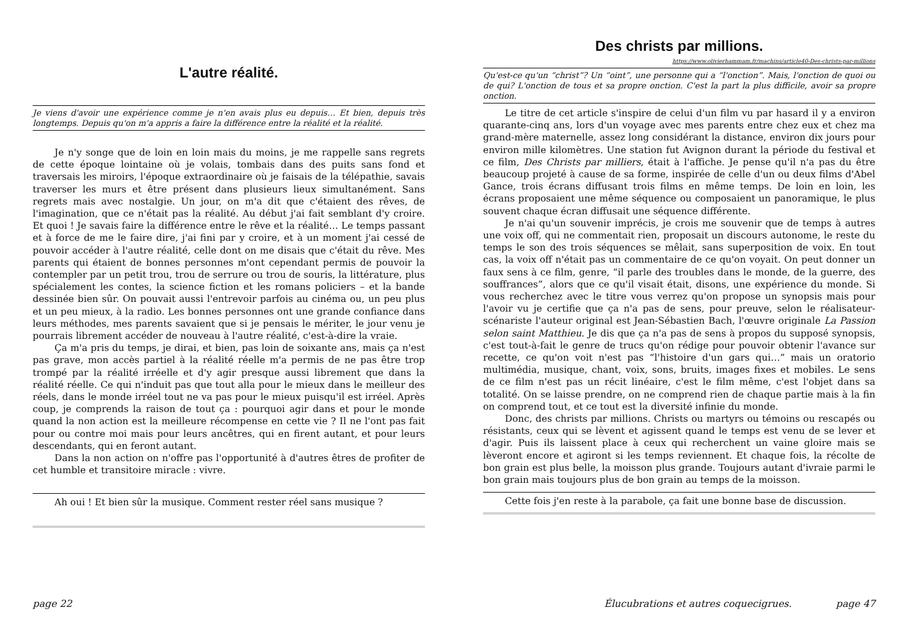L'autre réalité.
Je viens d'avoir une expérience comme je n'en avais plus eu depuis… Et bien, depuis très longtemps. Depuis qu'on m'a appris a faire la différence entre la réalité et la réalité.
Je n'y songe que de loin en loin mais du moins, je me rappelle sans regrets de cette époque lointaine où je volais, tombais dans des puits sans fond et traversais les miroirs, l'époque extraordinaire où je faisais de la télépathie, savais traverser les murs et être présent dans plusieurs lieux simultanément. Sans regrets mais avec nostalgie. Un jour, on m'a dit que c'étaient des rêves, de l'imagination, que ce n'était pas la réalité. Au début j'ai fait semblant d'y croire. Et quoi ! Je savais faire la différence entre le rêve et la réalité… Le temps passant et à force de me le faire dire, j'ai fini par y croire, et à un moment j'ai cessé de pouvoir accéder à l'autre réalité, celle dont on me disais que c'était du rêve. Mes parents qui étaient de bonnes personnes m'ont cependant permis de pouvoir la contempler par un petit trou, trou de serrure ou trou de souris, la littérature, plus spécialement les contes, la science fiction et les romans policiers – et la bande dessinée bien sûr. On pouvait aussi l'entrevoir parfois au cinéma ou, un peu plus et un peu mieux, à la radio. Les bonnes personnes ont une grande confiance dans leurs méthodes, mes parents savaient que si je pensais le mériter, le jour venu je pourrais librement accéder de nouveau à l'autre réalité, c'est-à-dire la vraie.
Ça m'a pris du temps, je dirai, et bien, pas loin de soixante ans, mais ça n'est pas grave, mon accès partiel à la réalité réelle m'a permis de ne pas être trop trompé par la réalité irréelle et d'y agir presque aussi librement que dans la réalité réelle. Ce qui n'induit pas que tout alla pour le mieux dans le meilleur des réels, dans le monde irréel tout ne va pas pour le mieux puisqu'il est irréel. Après coup, je comprends la raison de tout ça : pourquoi agir dans et pour le monde quand la non action est la meilleure récompense en cette vie ? Il ne l'ont pas fait pour ou contre moi mais pour leurs ancêtres, qui en firent autant, et pour leurs descendants, qui en feront autant.
Dans la non action on n'offre pas l'opportunité à d'autres êtres de profiter de cet humble et transitoire miracle : vivre.
Ah oui ! Et bien sûr la musique. Comment rester réel sans musique ?
page 22
Des christs par millions.
https://www.olivierhammam.fr/machins/article40-Des-christs-par-millions
Qu'est-ce qu'un “christ”? Un “oint”, une personne qui a “l'onction”. Mais, l'onction de quoi ou de qui? L'onction de tous et sa propre onction. C'est la part la plus difficile, avoir sa propre onction.
Le titre de cet article s'inspire de celui d'un film vu par hasard il y a environ quarante-cinq ans, lors d'un voyage avec mes parents entre chez eux et chez ma grand-mère maternelle, assez long considérant la distance, environ dix jours pour environ mille kilomètres. Une station fut Avignon durant la période du festival et ce film, Des Christs par milliers, était à l'affiche. Je pense qu'il n'a pas du être beaucoup projeté à cause de sa forme, inspirée de celle d'un ou deux films d'Abel Gance, trois écrans diffusant trois films en même temps. De loin en loin, les écrans proposaient une même séquence ou composaient un panoramique, le plus souvent chaque écran diffusait une séquence différente.
Je n'ai qu'un souvenir imprécis, je crois me souvenir que de temps à autres une voix off, qui ne commentait rien, proposait un discours autonome, le reste du temps le son des trois séquences se mêlait, sans superposition de voix. En tout cas, la voix off n'était pas un commentaire de ce qu'on voyait. On peut donner un faux sens à ce film, genre, “il parle des troubles dans le monde, de la guerre, des souffrances”, alors que ce qu'il visait était, disons, une expérience du monde. Si vous recherchez avec le titre vous verrez qu'on propose un synopsis mais pour l'avoir vu je certifie que ça n'a pas de sens, pour preuve, selon le réalisateur-scénariste l'auteur original est Jean-Sébastien Bach, l'œuvre originale La Passion selon saint Matthieu. Je dis que ça n'a pas de sens à propos du supposé synopsis, c'est tout-à-fait le genre de trucs qu'on rédige pour pouvoir obtenir l'avance sur recette, ce qu'on voit n'est pas “l'histoire d'un gars qui…” mais un oratorio multimédia, musique, chant, voix, sons, bruits, images fixes et mobiles. Le sens de ce film n'est pas un récit linéaire, c'est le film même, c'est l'objet dans sa totalité. On se laisse prendre, on ne comprend rien de chaque partie mais à la fin on comprend tout, et ce tout est la diversité infinie du monde.
Donc, des christs par millions. Christs ou martyrs ou témoins ou rescapés ou résistants, ceux qui se lèvent et agissent quand le temps est venu de se lever et d'agir. Puis ils laissent place à ceux qui recherchent un vaine gloire mais se lèveront encore et agiront si les temps reviennent. Et chaque fois, la récolte de bon grain est plus belle, la moisson plus grande. Toujours autant d'ivraie parmi le bon grain mais toujours plus de bon grain au temps de la moisson.
Cette fois j'en reste à la parabole, ça fait une bonne base de discussion.
Élucubrations et autres coquecigrues. page 47